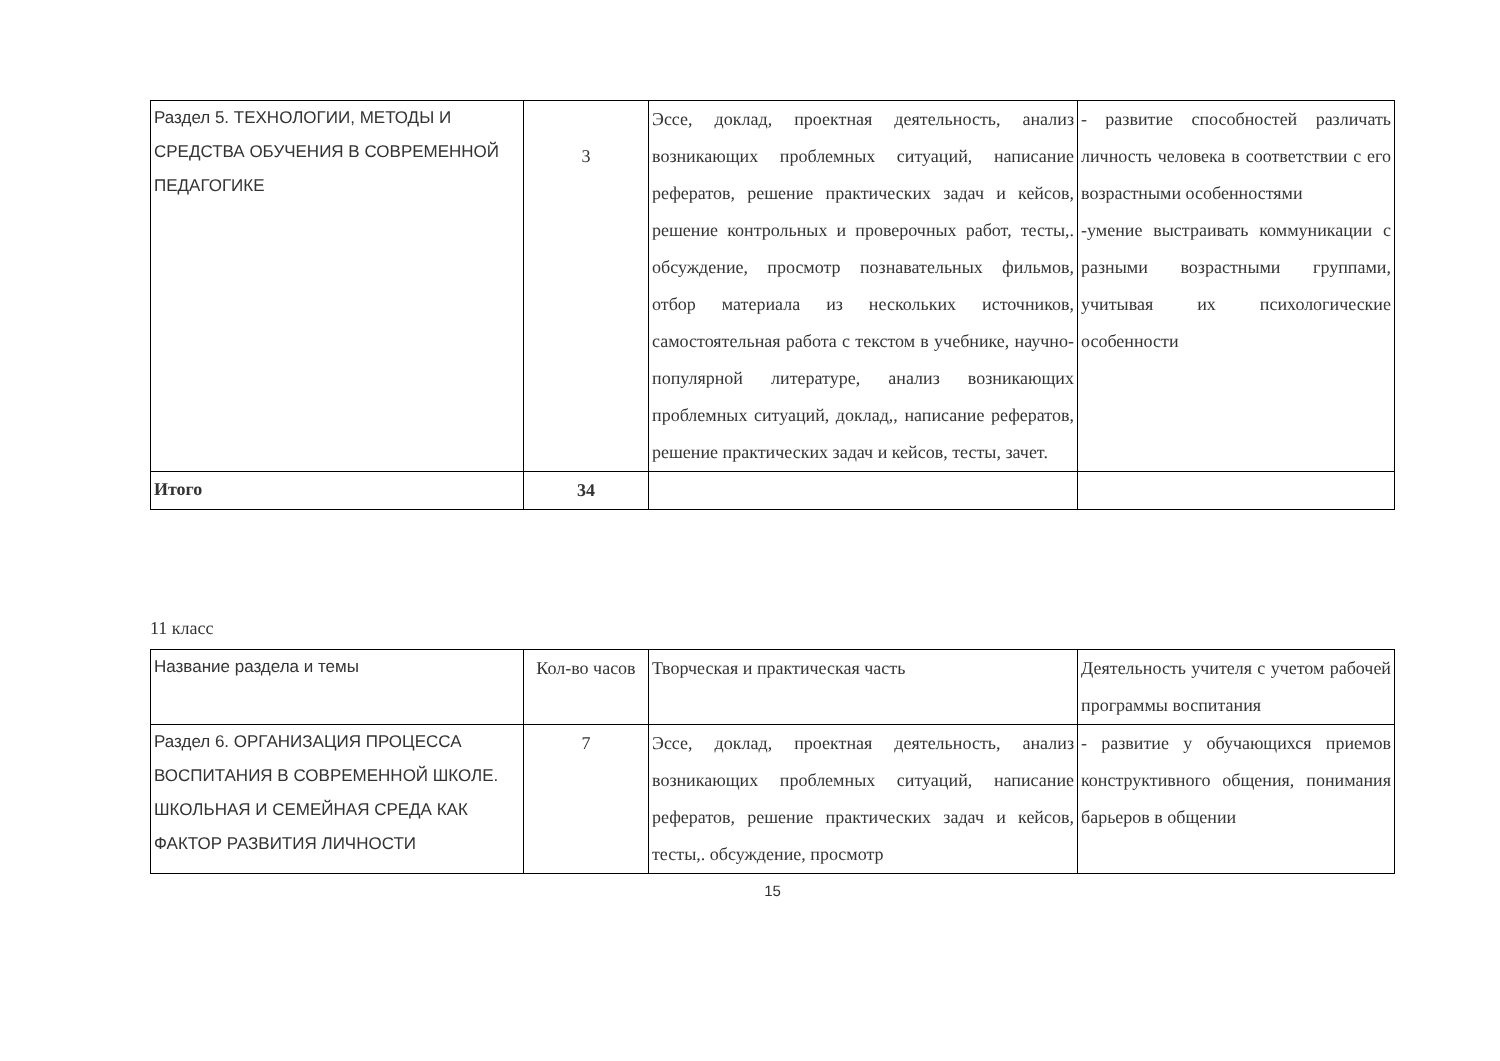| Раздел 5. ТЕХНОЛОГИИ, МЕТОДЫ И СРЕДСТВА ОБУЧЕНИЯ В СОВРЕМЕННОЙ ПЕДАГОГИКЕ | 3 | Эссе, доклад, проектная деятельность, анализ возникающих проблемных ситуаций, написание рефератов, решение практических задач и кейсов, решение контрольных и проверочных работ, тесты,. обсуждение, просмотр познавательных фильмов, отбор материала из нескольких источников, самостоятельная работа с текстом в учебнике, научно- популярной литературе, анализ возникающих проблемных ситуаций, доклад,, написание рефератов, решение практических задач и кейсов, тесты, зачет. | - развитие способностей различать личность человека в соответствии с его возрастными особенностями -умение выстраивать коммуникации с разными возрастными группами, учитывая их психологические особенности |
| Итого | 34 | | |
11 класс
| Название раздела и темы | Кол-во часов | Творческая и практическая часть | Деятельность учителя с учетом рабочей программы воспитания |
| Раздел 6. ОРГАНИЗАЦИЯ ПРОЦЕССА ВОСПИТАНИЯ В СОВРЕМЕННОЙ ШКОЛЕ. ШКОЛЬНАЯ И СЕМЕЙНАЯ СРЕДА КАК ФАКТОР РАЗВИТИЯ ЛИЧНОСТИ | 7 | Эссе, доклад, проектная деятельность, анализ возникающих проблемных ситуаций, написание рефератов, решение практических задач и кейсов, тесты,. обсуждение, просмотр | - развитие у обучающихся приемов конструктивного общения, понимания барьеров в общении |
15